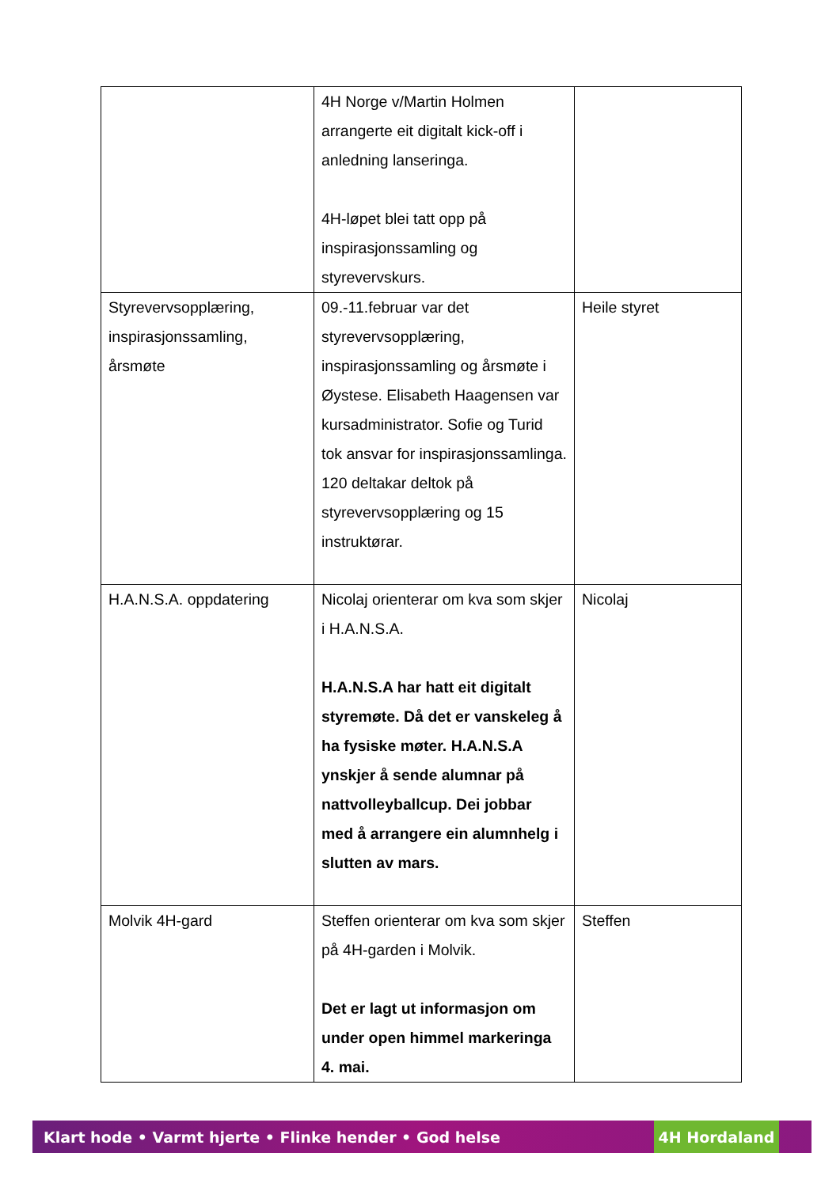| | 4H Norge v/Martin Holmen arrangerte eit digitalt kick-off i anledning lanseringa. 4H-løpet blei tatt opp på inspirasjonssamling og styrevervskurs. | |
| Styrevervsopplæring, inspirasjonssamling, årsmøte | 09.-11.februar var det styrevervsopplæring, inspirasjonssamling og årsmøte i Øystese. Elisabeth Haagensen var kursadministrator. Sofie og Turid tok ansvar for inspirasjonssamlinga. 120 deltakar deltok på styrevervsopplæring og 15 instruktørar. | Heile styret |
| H.A.N.S.A. oppdatering | Nicolaj orienterar om kva som skjer i H.A.N.S.A. H.A.N.S.A har hatt eit digitalt styremøte. Då det er vanskeleg å ha fysiske møter. H.A.N.S.A ynskjer å sende alumnar på nattvolleyballcup. Dei jobbar med å arrangere ein alumnhelg i slutten av mars. | Nicolaj |
| Molvik 4H-gard | Steffen orienterar om kva som skjer på 4H-garden i Molvik. Det er lagt ut informasjon om under open himmel markeringa 4. mai. | Steffen |
Klart hode • Varmt hjerte • Flinke hender • God helse 4H Hordaland